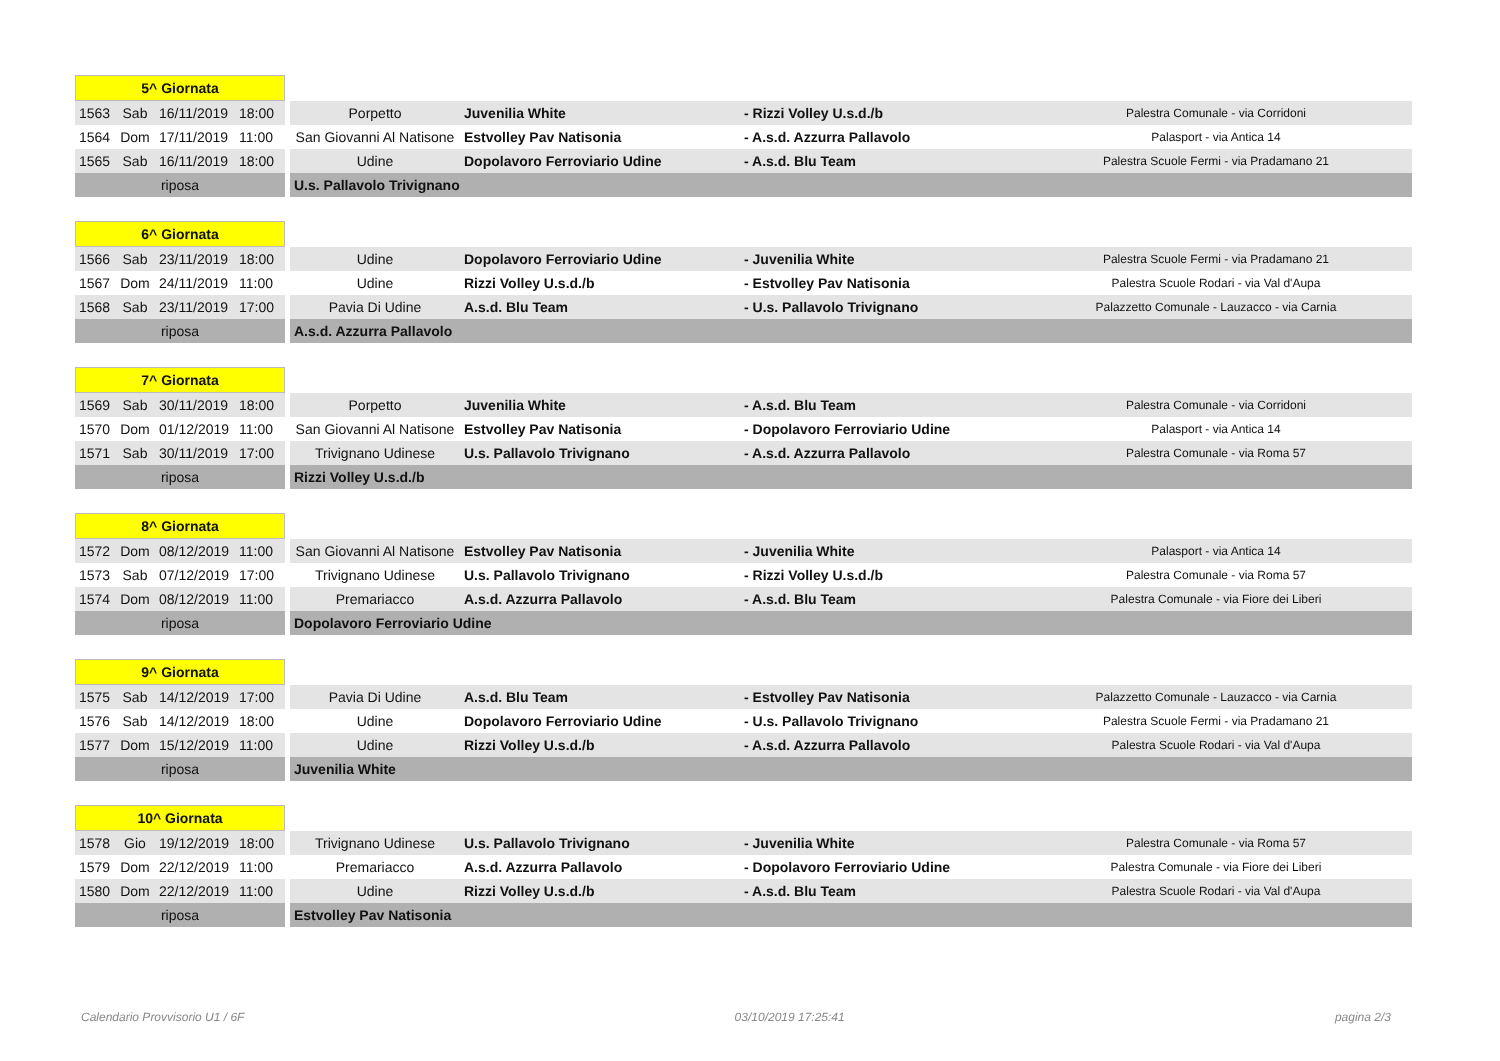| 5^ Giornata | | | | | | | |
| --- | --- | --- | --- | --- | --- | --- | --- |
| 1563 | Sab | 16/11/2019 | 18:00 | Porpetto | Juvenilia White | - Rizzi Volley U.s.d./b | Palestra Comunale - via Corridoni |
| 1564 | Dom | 17/11/2019 | 11:00 | San Giovanni Al Natisone | Estvolley Pav Natisonia | - A.s.d. Azzurra Pallavolo | Palasport - via Antica 14 |
| 1565 | Sab | 16/11/2019 | 18:00 | Udine | Dopolavoro Ferroviario Udine | - A.s.d. Blu Team | Palestra Scuole Fermi - via Pradamano 21 |
| riposa | | | | U.s. Pallavolo Trivignano | | | |
| 6^ Giornata | | | | | | | |
| --- | --- | --- | --- | --- | --- | --- | --- |
| 1566 | Sab | 23/11/2019 | 18:00 | Udine | Dopolavoro Ferroviario Udine | - Juvenilia White | Palestra Scuole Fermi - via Pradamano 21 |
| 1567 | Dom | 24/11/2019 | 11:00 | Udine | Rizzi Volley U.s.d./b | - Estvolley Pav Natisonia | Palestra Scuole Rodari - via Val d'Aupa |
| 1568 | Sab | 23/11/2019 | 17:00 | Pavia Di Udine | A.s.d. Blu Team | - U.s. Pallavolo Trivignano | Palazzetto Comunale - Lauzacco - via Carnia |
| riposa | | | | A.s.d. Azzurra Pallavolo | | | |
| 7^ Giornata | | | | | | | |
| --- | --- | --- | --- | --- | --- | --- | --- |
| 1569 | Sab | 30/11/2019 | 18:00 | Porpetto | Juvenilia White | - A.s.d. Blu Team | Palestra Comunale - via Corridoni |
| 1570 | Dom | 01/12/2019 | 11:00 | San Giovanni Al Natisone | Estvolley Pav Natisonia | - Dopolavoro Ferroviario Udine | Palasport - via Antica 14 |
| 1571 | Sab | 30/11/2019 | 17:00 | Trivignano Udinese | U.s. Pallavolo Trivignano | - A.s.d. Azzurra Pallavolo | Palestra Comunale - via Roma 57 |
| riposa | | | | Rizzi Volley U.s.d./b | | | |
| 8^ Giornata | | | | | | | |
| --- | --- | --- | --- | --- | --- | --- | --- |
| 1572 | Dom | 08/12/2019 | 11:00 | San Giovanni Al Natisone | Estvolley Pav Natisonia | - Juvenilia White | Palasport - via Antica 14 |
| 1573 | Sab | 07/12/2019 | 17:00 | Trivignano Udinese | U.s. Pallavolo Trivignano | - Rizzi Volley U.s.d./b | Palestra Comunale - via Roma 57 |
| 1574 | Dom | 08/12/2019 | 11:00 | Premariacco | A.s.d. Azzurra Pallavolo | - A.s.d. Blu Team | Palestra Comunale - via Fiore dei Liberi |
| riposa | | | | Dopolavoro Ferroviario Udine | | | |
| 9^ Giornata | | | | | | | |
| --- | --- | --- | --- | --- | --- | --- | --- |
| 1575 | Sab | 14/12/2019 | 17:00 | Pavia Di Udine | A.s.d. Blu Team | - Estvolley Pav Natisonia | Palazzetto Comunale - Lauzacco - via Carnia |
| 1576 | Sab | 14/12/2019 | 18:00 | Udine | Dopolavoro Ferroviario Udine | - U.s. Pallavolo Trivignano | Palestra Scuole Fermi - via Pradamano 21 |
| 1577 | Dom | 15/12/2019 | 11:00 | Udine | Rizzi Volley U.s.d./b | - A.s.d. Azzurra Pallavolo | Palestra Scuole Rodari - via Val d'Aupa |
| riposa | | | | Juvenilia White | | | |
| 10^ Giornata | | | | | | | |
| --- | --- | --- | --- | --- | --- | --- | --- |
| 1578 | Gio | 19/12/2019 | 18:00 | Trivignano Udinese | U.s. Pallavolo Trivignano | - Juvenilia White | Palestra Comunale - via Roma 57 |
| 1579 | Dom | 22/12/2019 | 11:00 | Premariacco | A.s.d. Azzurra Pallavolo | - Dopolavoro Ferroviario Udine | Palestra Comunale - via Fiore dei Liberi |
| 1580 | Dom | 22/12/2019 | 11:00 | Udine | Rizzi Volley U.s.d./b | - A.s.d. Blu Team | Palestra Scuole Rodari - via Val d'Aupa |
| riposa | | | | Estvolley Pav Natisonia | | | |
Calendario Provvisorio U1 / 6F 03/10/2019 17:25:41 pagina 2/3